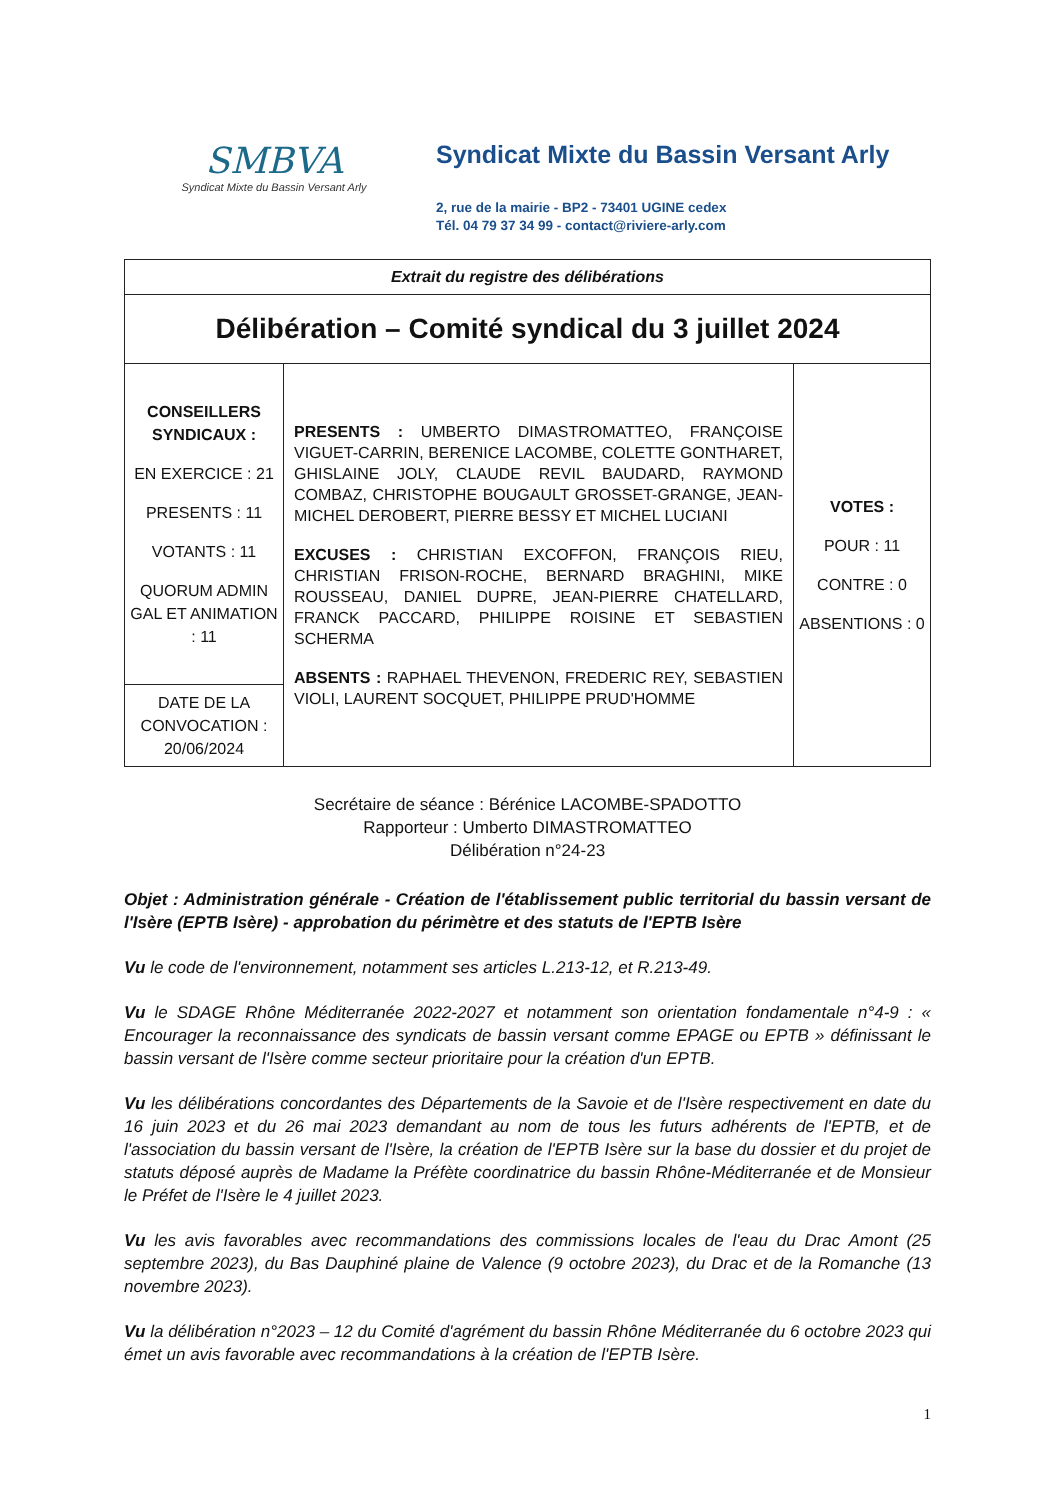SMBVA
Syndicat Mixte du Bassin Versant Arly
Syndicat Mixte du Bassin Versant Arly
2, rue de la mairie - BP2 - 73401 UGINE cedex
Tél. 04 79 37 34 99 - contact@riviere-arly.com
| Extrait du registre des délibérations | | |
| Délibération – Comité syndical du 3 juillet 2024 | | |
| CONSEILLERS SYNDICAUX : EN EXERCICE : 21 PRESENTS : 11 VOTANTS : 11 QUORUM ADMIN GAL ET ANIMATION : 11 | PRESENTS : UMBERTO DIMASTROMATTEO, FRANÇOISE VIGUET-CARRIN, BERENICE LACOMBE, COLETTE GONTHARET, GHISLAINE JOLY, CLAUDE REVIL BAUDARD, RAYMOND COMBAZ, CHRISTOPHE BOUGAULT GROSSET-GRANGE, JEAN-MICHEL DEROBERT, PIERRE BESSY ET MICHEL LUCIANI EXCUSES : CHRISTIAN EXCOFFON, FRANÇOIS RIEU, CHRISTIAN FRISON-ROCHE, BERNARD BRAGHINI, MIKE ROUSSEAU, DANIEL DUPRE, JEAN-PIERRE CHATELLARD, FRANCK PACCARD, PHILIPPE ROISINE ET SEBASTIEN SCHERMA ABSENTS : RAPHAEL THEVENON, FREDERIC REY, SEBASTIEN VIOLI, LAURENT SOCQUET, PHILIPPE PRUD'HOMME | VOTES : POUR : 11 CONTRE : 0 ABSENTIONS : 0 |
| DATE DE LA CONVOCATION : 20/06/2024 | | |
Secrétaire de séance : Bérénice LACOMBE-SPADOTTO
Rapporteur : Umberto DIMASTROMATTEO
Délibération n°24-23
Objet : Administration générale - Création de l'établissement public territorial du bassin versant de l'Isère (EPTB Isère) - approbation du périmètre et des statuts de l'EPTB Isère
Vu le code de l'environnement, notamment ses articles L.213-12, et R.213-49.
Vu le SDAGE Rhône Méditerranée 2022-2027 et notamment son orientation fondamentale n°4-9 : « Encourager la reconnaissance des syndicats de bassin versant comme EPAGE ou EPTB » définissant le bassin versant de l'Isère comme secteur prioritaire pour la création d'un EPTB.
Vu les délibérations concordantes des Départements de la Savoie et de l'Isère respectivement en date du 16 juin 2023 et du 26 mai 2023 demandant au nom de tous les futurs adhérents de l'EPTB, et de l'association du bassin versant de l'Isère, la création de l'EPTB Isère sur la base du dossier et du projet de statuts déposé auprès de Madame la Préfète coordinatrice du bassin Rhône-Méditerranée et de Monsieur le Préfet de l'Isère le 4 juillet 2023.
Vu les avis favorables avec recommandations des commissions locales de l'eau du Drac Amont (25 septembre 2023), du Bas Dauphiné plaine de Valence (9 octobre 2023), du Drac et de la Romanche (13 novembre 2023).
Vu la délibération n°2023 – 12 du Comité d'agrément du bassin Rhône Méditerranée du 6 octobre 2023 qui émet un avis favorable avec recommandations à la création de l'EPTB Isère.
1